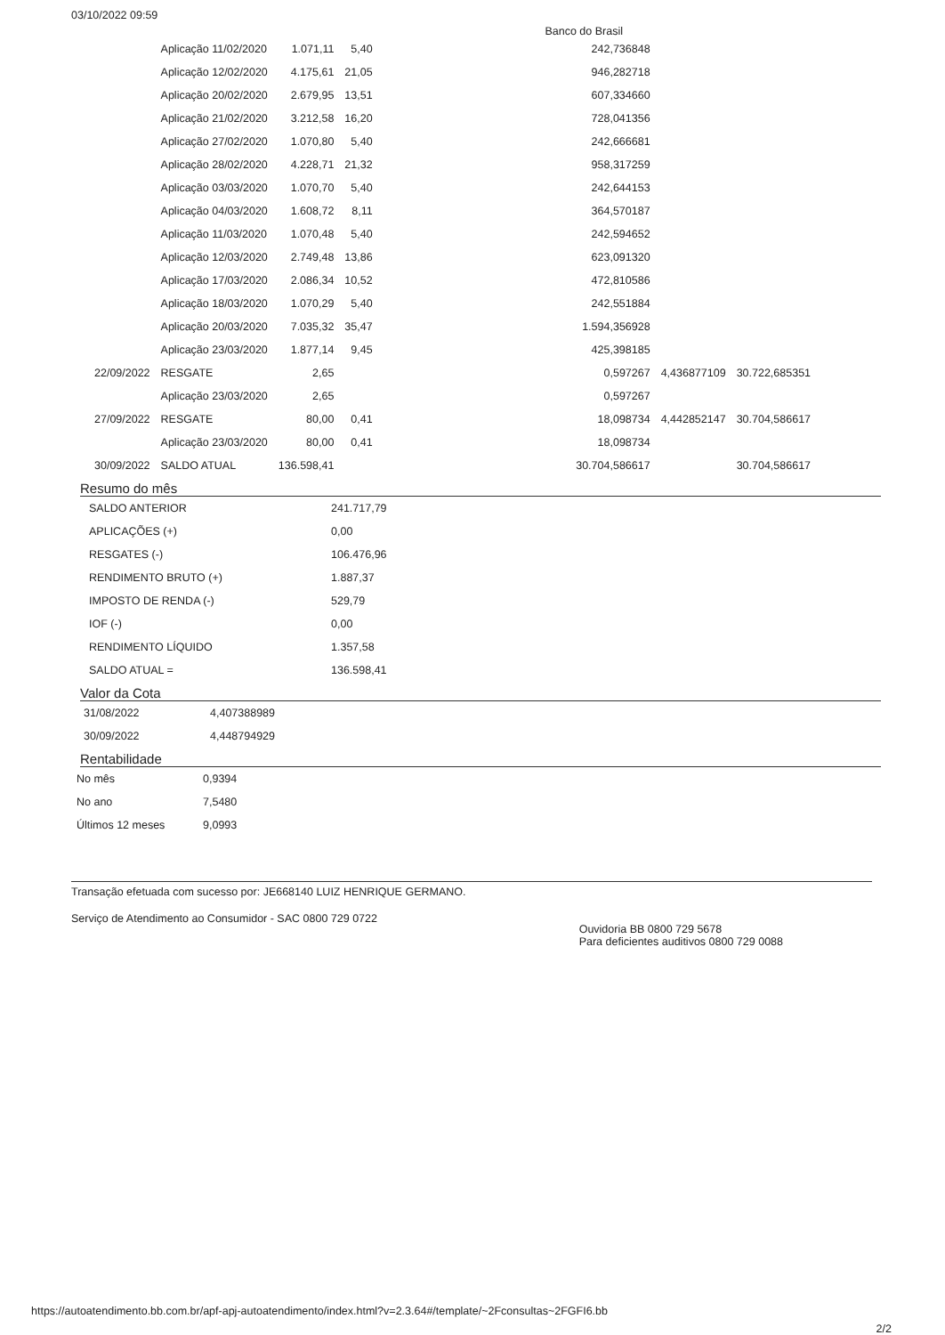03/10/2022 09:59 Banco do Brasil
| | Aplicação 11/02/2020 | 1.071,11 | 5,40 | 242,736848 | | |
| | Aplicação 12/02/2020 | 4.175,61 | 21,05 | 946,282718 | | |
| | Aplicação 20/02/2020 | 2.679,95 | 13,51 | 607,334660 | | |
| | Aplicação 21/02/2020 | 3.212,58 | 16,20 | 728,041356 | | |
| | Aplicação 27/02/2020 | 1.070,80 | 5,40 | 242,666681 | | |
| | Aplicação 28/02/2020 | 4.228,71 | 21,32 | 958,317259 | | |
| | Aplicação 03/03/2020 | 1.070,70 | 5,40 | 242,644153 | | |
| | Aplicação 04/03/2020 | 1.608,72 | 8,11 | 364,570187 | | |
| | Aplicação 11/03/2020 | 1.070,48 | 5,40 | 242,594652 | | |
| | Aplicação 12/03/2020 | 2.749,48 | 13,86 | 623,091320 | | |
| | Aplicação 17/03/2020 | 2.086,34 | 10,52 | 472,810586 | | |
| | Aplicação 18/03/2020 | 1.070,29 | 5,40 | 242,551884 | | |
| | Aplicação 20/03/2020 | 7.035,32 | 35,47 | 1.594,356928 | | |
| | Aplicação 23/03/2020 | 1.877,14 | 9,45 | 425,398185 | | |
| 22/09/2022 | RESGATE | 2,65 | | 0,597267 | 4,436877109 | 30.722,685351 |
| | Aplicação 23/03/2020 | 2,65 | | 0,597267 | | |
| 27/09/2022 | RESGATE | 80,00 | 0,41 | 18,098734 | 4,442852147 | 30.704,586617 |
| | Aplicação 23/03/2020 | 80,00 | 0,41 | 18,098734 | | |
| 30/09/2022 | SALDO ATUAL | 136.598,41 | | 30.704,586617 | | 30.704,586617 |
Resumo do mês
| SALDO ANTERIOR | 241.717,79 |
| APLICAÇÕES (+) | 0,00 |
| RESGATES (-) | 106.476,96 |
| RENDIMENTO BRUTO (+) | 1.887,37 |
| IMPOSTO DE RENDA (-) | 529,79 |
| IOF (-) | 0,00 |
| RENDIMENTO LÍQUIDO | 1.357,58 |
| SALDO ATUAL = | 136.598,41 |
Valor da Cota
| 31/08/2022 | 4,407388989 |
| 30/09/2022 | 4,448794929 |
Rentabilidade
| No mês | 0,9394 |
| No ano | 7,5480 |
| Últimos 12 meses | 9,0993 |
Transação efetuada com sucesso por: JE668140 LUIZ HENRIQUE GERMANO.
Serviço de Atendimento ao Consumidor - SAC 0800 729 0722 Ouvidoria BB 0800 729 5678
Para deficientes auditivos 0800 729 0088
https://autoatendimento.bb.com.br/apf-apj-autoatendimento/index.html?v=2.3.64#/template/~2Fconsultas~2FGFI6.bb
2/2